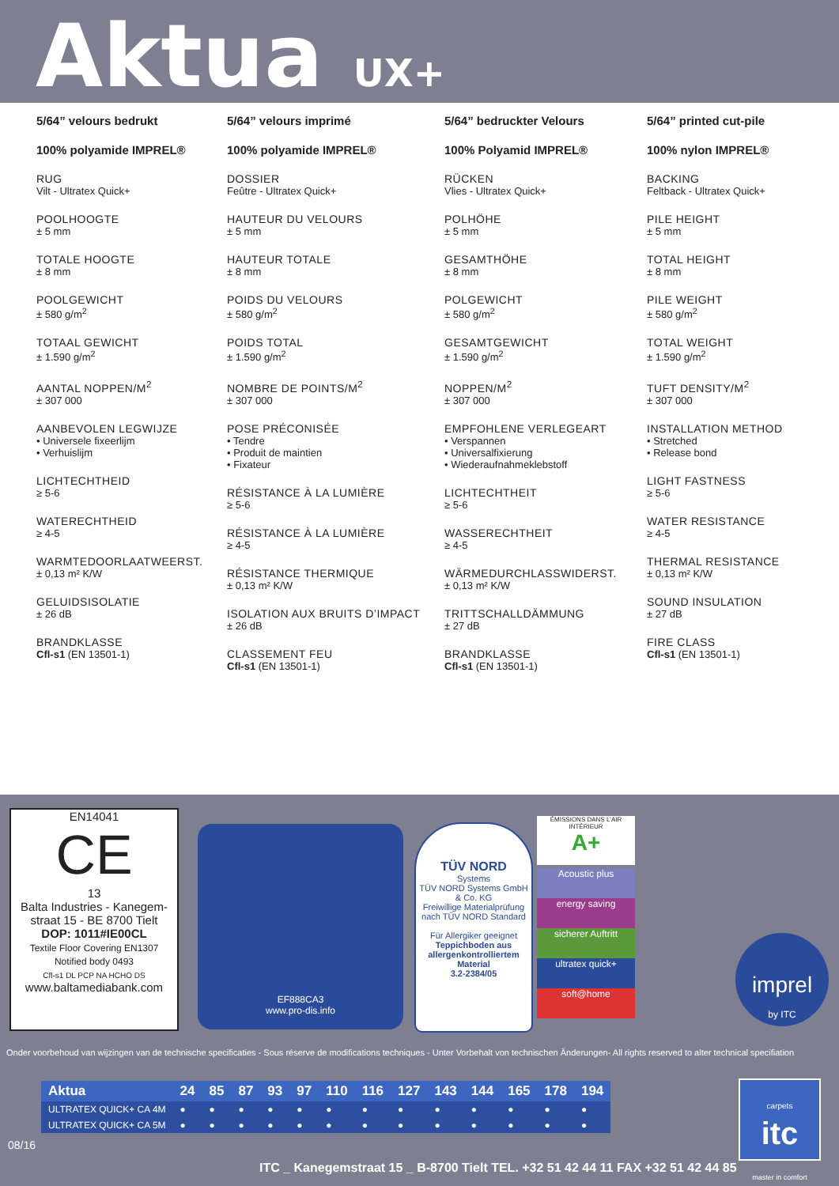Aktua UX+
5/64” velours bedrukt
100% polyamide IMPREL®
RUG
Vilt - Ultratex Quick+
POOLHOOGTE
± 5 mm
TOTALE HOOGTE
± 8 mm
POOLGEWICHT
± 580 g/m<sup>2</sup>
TOTAAL GEWICHT
± 1.590 g/m<sup>2</sup>
AANTAL NOPPEN/M<sup>2</sup>
± 307 000
AANBEVOLEN LEGWIJZE
• Universele fixeerlijm
• Verhuislijm
LICHTECHTHEID
≥ 5-6
WATERECHTHEID
≥ 4-5
WARMTEDOORLAATWEERST.
± 0,13 m² K/W
GELUIDSISOLATIE
± 26 dB
BRANDKLASSE
Cfl-s1 (EN 13501-1)
5/64” velours imprimé
100% polyamide IMPREL®
DOSSIER
Feûtre - Ultratex Quick+
HAUTEUR DU VELOURS
± 5 mm
HAUTEUR TOTALE
± 8 mm
POIDS DU VELOURS
± 580 g/m<sup>2</sup>
POIDS TOTAL
± 1.590 g/m<sup>2</sup>
NOMBRE DE POINTS/M<sup>2</sup>
± 307 000
POSE PRÉCONISÉE
• Tendre
• Produit de maintien
• Fixateur
RÉSISTANCE À LA LUMIÈRE
≥ 5-6
RÉSISTANCE À LA LUMIÈRE
≥ 4-5
RÉSISTANCE THERMIQUE
± 0,13 m² K/W
ISOLATION AUX BRUITS D’IMPACT
± 26 dB
CLASSEMENT FEU
Cfl-s1 (EN 13501-1)
5/64” bedruckter Velours
100% Polyamid IMPREL®
RÜCKEN
Vlies - Ultratex Quick+
POLHÖHE
± 5 mm
GESAMTHÖHE
± 8 mm
POLGEWICHT
± 580 g/m<sup>2</sup>
GESAMTGEWICHT
± 1.590 g/m<sup>2</sup>
NOPPEN/M<sup>2</sup>
± 307 000
EMPFOHLENE VERLEGEART
• Verspannen
• Universalfixierung
• Wiederaufnahmeklebstoff
LICHTECHTHEIT
≥ 5-6
WASSERECHTHEIT
≥ 4-5
WÄRMEDURCHLASSWIDERST.
± 0,13 m² K/W
TRITTSCHALLDÄMMUNG
± 27 dB
BRANDKLASSE
Cfl-s1 (EN 13501-1)
5/64” printed cut-pile
100% nylon IMPREL®
BACKING
Feltback - Ultratex Quick+
PILE HEIGHT
± 5 mm
TOTAL HEIGHT
± 8 mm
PILE WEIGHT
± 580 g/m<sup>2</sup>
TOTAL WEIGHT
± 1.590 g/m<sup>2</sup>
TUFT DENSITY/M<sup>2</sup>
± 307 000
INSTALLATION METHOD
• Stretched
• Release bond
LIGHT FASTNESS
≥ 5-6
WATER RESISTANCE
≥ 4-5
THERMAL RESISTANCE
± 0,13 m² K/W
SOUND INSULATION
± 27 dB
FIRE CLASS
Cfl-s1 (EN 13501-1)
EN14041
CE
13
Balta Industries - Kanegem-straat 15 - BE 8700 Tielt
DOP: 1011#IE00CL
Textile Floor Covering EN1307
Notified body 0493
Cfl-s1 DL PCP NA HCHO DS
www.baltamediabank.com
EF888CA3
www.pro-dis.info
TÜV NORD
Systems
TÜV NORD Systems GmbH & Co. KG
Freiwillige Materialprüfung nach TÜV NORD Standard
Für Allergiker geeignet
Teppichboden aus allergenkontrolliertem Material
3.2-2384/05
ÉMISSIONS DANS L'AIR INTÉRIEUR
A+
Acoustic plus
energy saving
sicherer Auftritt
ultratex quick+
soft@home
imprel
by ITC
Onder voorbehoud van wijzingen van de technische specificaties - Sous réserve de modifications techniques - Unter Vorbehalt von technischen Änderungen- All rights reserved to alter technical specifiation
| Aktua | 24 | 85 | 87 | 93 | 97 | 110 | 116 | 127 | 143 | 144 | 165 | 178 | 194 |
| --- | --- | --- | --- | --- | --- | --- | --- | --- | --- | --- | --- | --- | --- |
| ULTRATEX QUICK+ CA 4M | ● | ● | ● | ● | ● | ● | ● | ● | ● | ● | ● | ● | ● |
| ULTRATEX QUICK+ CA 5M | ● | ● | ● | ● | ● | ● | ● | ● | ● | ● | ● | ● | ● |
carpets
itc
master in comfort
08/16
ITC _ Kanegemstraat 15 _ B-8700 Tielt TEL. +32 51 42 44 11 FAX +32 51 42 44 85